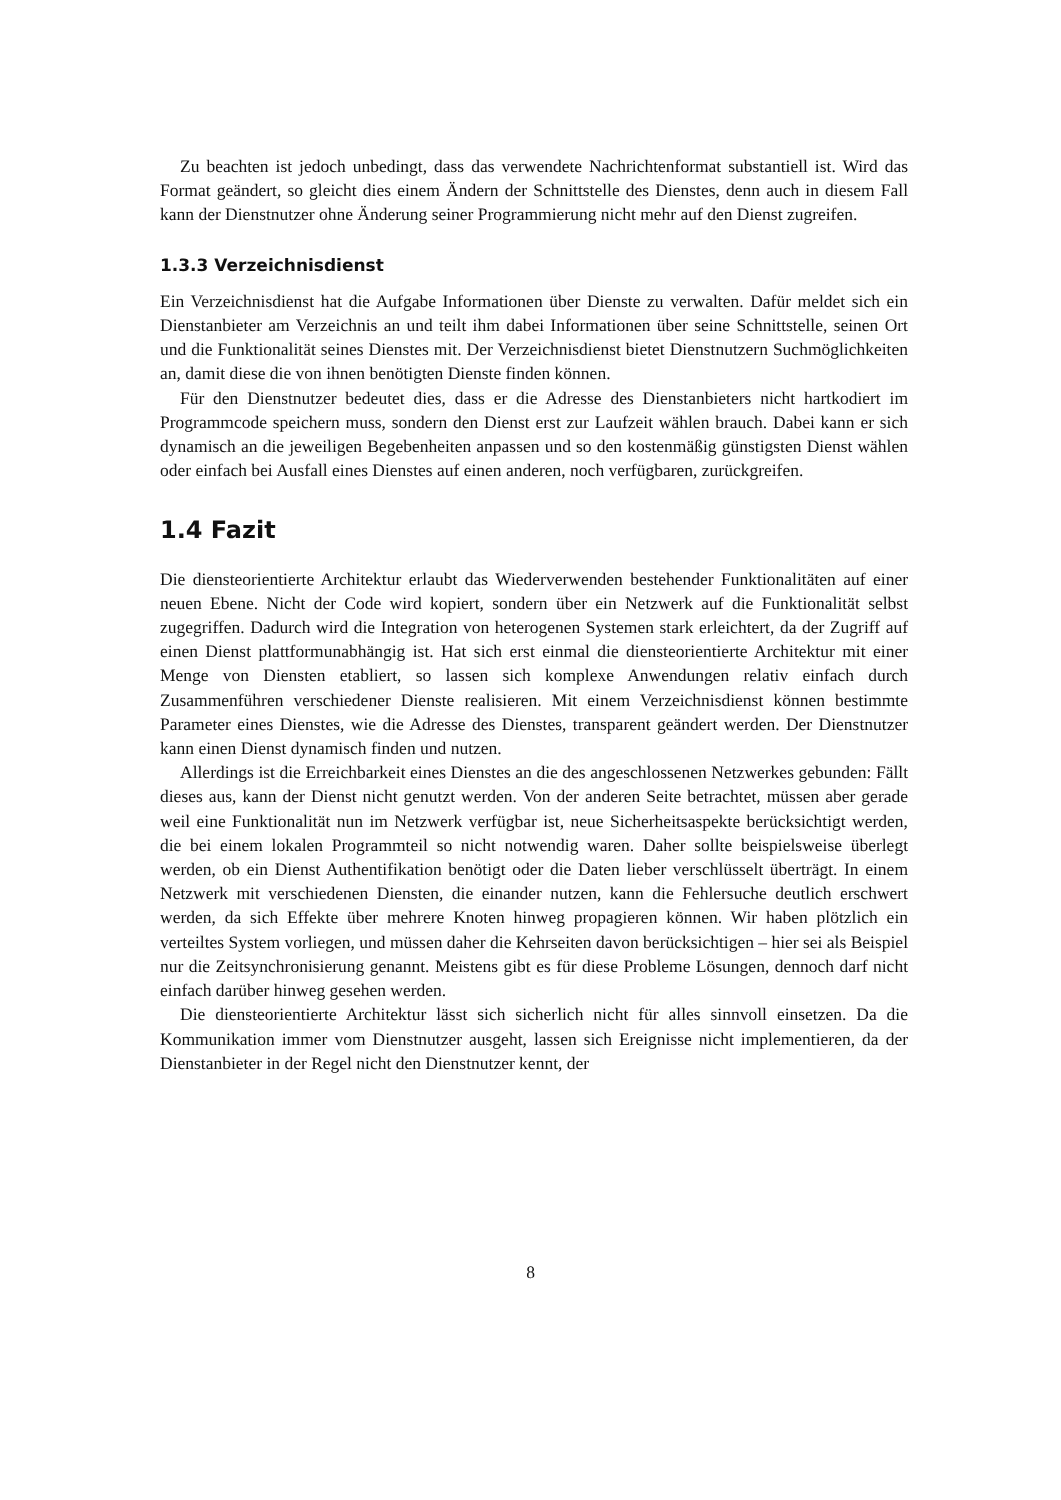Zu beachten ist jedoch unbedingt, dass das verwendete Nachrichtenformat substantiell ist. Wird das Format geändert, so gleicht dies einem Ändern der Schnittstelle des Dienstes, denn auch in diesem Fall kann der Dienstnutzer ohne Änderung seiner Programmierung nicht mehr auf den Dienst zugreifen.
1.3.3 Verzeichnisdienst
Ein Verzeichnisdienst hat die Aufgabe Informationen über Dienste zu verwalten. Dafür meldet sich ein Dienstanbieter am Verzeichnis an und teilt ihm dabei Informationen über seine Schnittstelle, seinen Ort und die Funktionalität seines Dienstes mit. Der Verzeichnisdienst bietet Dienstnutzern Suchmöglichkeiten an, damit diese die von ihnen benötigten Dienste finden können.
Für den Dienstnutzer bedeutet dies, dass er die Adresse des Dienstanbieters nicht hartkodiert im Programmcode speichern muss, sondern den Dienst erst zur Laufzeit wählen brauch. Dabei kann er sich dynamisch an die jeweiligen Begebenheiten anpassen und so den kostenmäßig günstigsten Dienst wählen oder einfach bei Ausfall eines Dienstes auf einen anderen, noch verfügbaren, zurückgreifen.
1.4 Fazit
Die diensteorientierte Architektur erlaubt das Wiederverwenden bestehender Funktionalitäten auf einer neuen Ebene. Nicht der Code wird kopiert, sondern über ein Netzwerk auf die Funktionalität selbst zugegriffen. Dadurch wird die Integration von heterogenen Systemen stark erleichtert, da der Zugriff auf einen Dienst plattformunabhängig ist. Hat sich erst einmal die diensteorientierte Architektur mit einer Menge von Diensten etabliert, so lassen sich komplexe Anwendungen relativ einfach durch Zusammenführen verschiedener Dienste realisieren. Mit einem Verzeichnisdienst können bestimmte Parameter eines Dienstes, wie die Adresse des Dienstes, transparent geändert werden. Der Dienstnutzer kann einen Dienst dynamisch finden und nutzen.
Allerdings ist die Erreichbarkeit eines Dienstes an die des angeschlossenen Netzwerkes gebunden: Fällt dieses aus, kann der Dienst nicht genutzt werden. Von der anderen Seite betrachtet, müssen aber gerade weil eine Funktionalität nun im Netzwerk verfügbar ist, neue Sicherheitsaspekte berücksichtigt werden, die bei einem lokalen Programmteil so nicht notwendig waren. Daher sollte beispielsweise überlegt werden, ob ein Dienst Authentifikation benötigt oder die Daten lieber verschlüsselt überträgt. In einem Netzwerk mit verschiedenen Diensten, die einander nutzen, kann die Fehlersuche deutlich erschwert werden, da sich Effekte über mehrere Knoten hinweg propagieren können. Wir haben plötzlich ein verteiltes System vorliegen, und müssen daher die Kehrseiten davon berücksichtigen – hier sei als Beispiel nur die Zeitsynchronisierung genannt. Meistens gibt es für diese Probleme Lösungen, dennoch darf nicht einfach darüber hinweg gesehen werden.
Die diensteorientierte Architektur lässt sich sicherlich nicht für alles sinnvoll einsetzen. Da die Kommunikation immer vom Dienstnutzer ausgeht, lassen sich Ereignisse nicht implementieren, da der Dienstanbieter in der Regel nicht den Dienstnutzer kennt, der
8